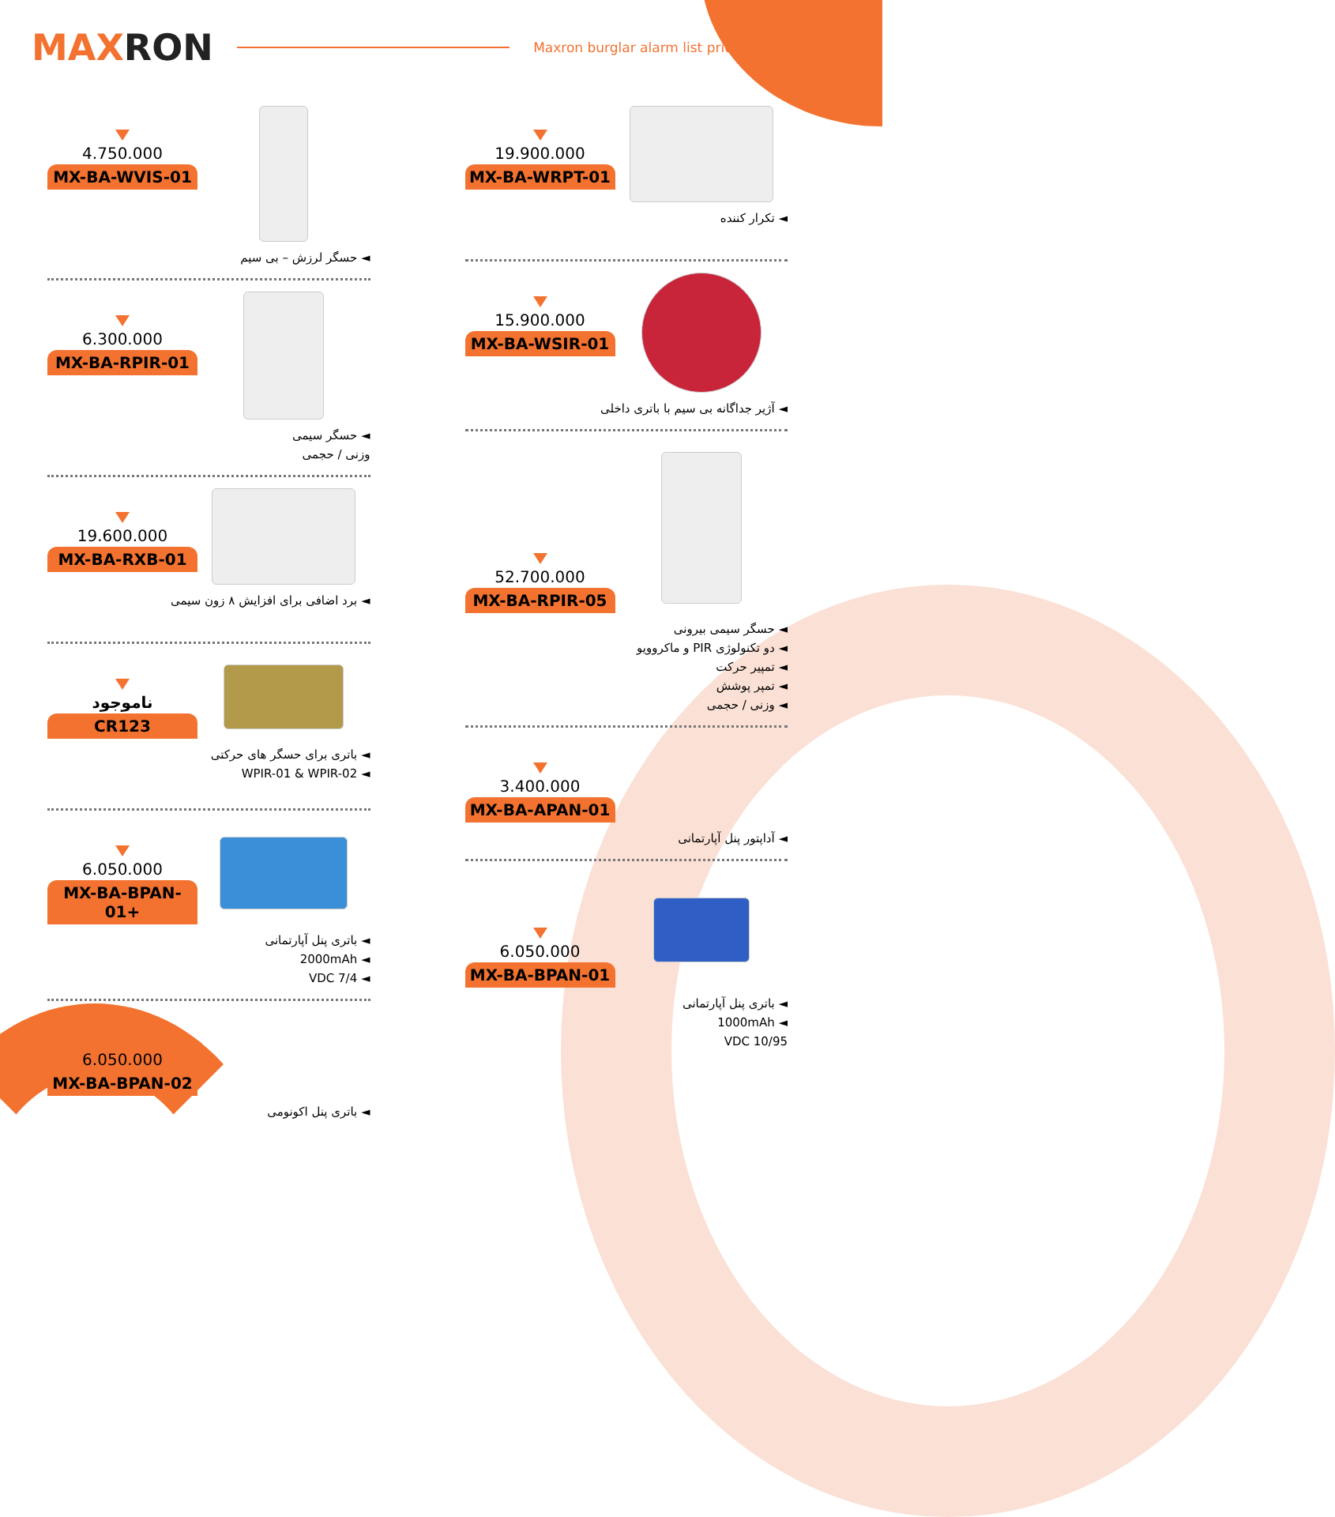MAXRON
Maxron burglar alarm list price
4.750.000
MX-BA-WVIS-01
◄ حسگر لرزش – بی سیم
6.300.000
MX-BA-RPIR-01
◄ حسگر سیمی
وزنی / حجمی
19.600.000
MX-BA-RXB-01
◄ برد اضافی برای افزایش ۸ زون سیمی
ناموجود
CR123
◄ باتری برای حسگر های حرکتی
◄ WPIR-01 & WPIR-02
6.050.000
MX-BA-BPAN-01+
◄ باتری پنل آپارتمانی
◄ 2000mAh
◄ VDC 7/4
6.050.000
MX-BA-BPAN-02
◄ باتری پنل اکونومی
19.900.000
MX-BA-WRPT-01
◄ تکرار کننده
15.900.000
MX-BA-WSIR-01
◄ آژیر جداگانه بی سیم با باتری داخلی
52.700.000
MX-BA-RPIR-05
◄ حسگر سیمی بیرونی
◄ دو تکنولوژی PIR و ماکروویو
◄ تمپیر حرکت
◄ تمپر پوشش
◄ وزنی / حجمی
3.400.000
MX-BA-APAN-01
◄ آداپتور پنل آپارتمانی
6.050.000
MX-BA-BPAN-01
◄ باتری پنل آپارتمانی
◄ 1000mAh
VDC 10/95